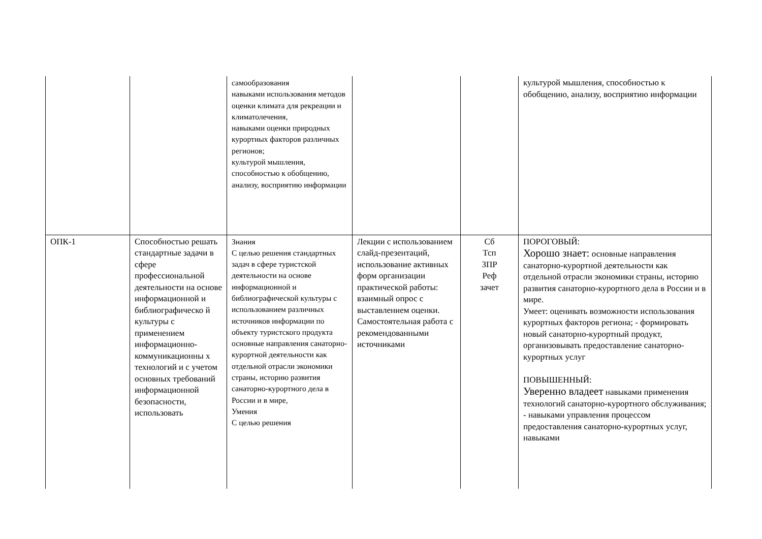| | | самообразования навыками использования методов оценки климата для рекреации и климатолечения, навыками оценки природных курортных факторов различных регионов; культурой мышления, способностью к обобщению, анализу, восприятию информации | | | культурой мышления, способностью к обобщению, анализу, восприятию информации |
| ОПК-1 | Способностью решать стандартные задачи в сфере профессиональной деятельности на основе информационной и библиографическо й культуры с применением информационно-коммуникационны х технологий и с учетом основных требований информационной безопасности, использовать | Знания С целью решения стандартных задач в сфере туристской деятельности на основе информационной и библиографической культуры с использованием различных источников информации по объекту туристского продукта основные направления санаторно-курортной деятельности как отдельной отрасли экономики страны, историю развития санаторно-курортного дела в России и в мире, Умения С целью решения | Лекции с использованием слайд-презентаций, использование активных форм организации практической работы: взаимный опрос с выставлением оценки. Самостоятельная работа с рекомендованными источниками | Сб Тсп ЗПР Реф зачет | ПОРОГОВЫЙ: Хорошо знает: основные направления санаторно-курортной деятельности как отдельной отрасли экономики страны, историю развития санаторно-курортного дела в России и в мире. Умеет: оценивать возможности использования курортных факторов региона; - формировать новый санаторно-курортный продукт, организовывать предоставление санаторно-курортных услуг ПОВЫШЕННЫЙ: Уверенно владеет навыками применения технологий санаторно-курортного обслуживания; - навыками управления процессом предоставления санаторно-курортных услуг, навыками |